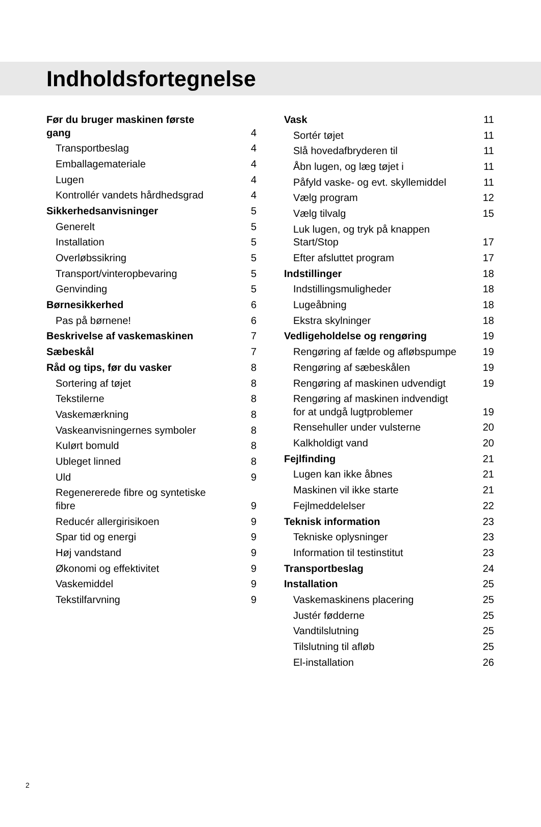Indholdsfortegnelse
Før du bruger maskinen første gang 4
Transportbeslag 4
Emballagemateriale 4
Lugen 4
Kontrollér vandets hårdhedsgrad 4
Sikkerhedsanvisninger 5
Generelt 5
Installation 5
Overløbssikring 5
Transport/vinteropbevaring 5
Genvinding 5
Børnesikkerhed 6
Pas på børnene! 6
Beskrivelse af vaskemaskinen 7
Sæbeskål 7
Råd og tips, før du vasker 8
Sortering af tøjet 8
Tekstilerne 8
Vaskemærkning 8
Vaskeanvisningernes symboler 8
Kulørt bomuld 8
Ubleget linned 8
Uld 9
Regenererede fibre og syntetiske fibre 9
Reducér allergirisikoen 9
Spar tid og energi 9
Høj vandstand 9
Økonomi og effektivitet 9
Vaskemiddel 9
Tekstilfarvning 9
Vask 11
Sortér tøjet 11
Slå hovedafbryderen til 11
Åbn lugen, og læg tøjet i 11
Påfyld vaske- og evt. skyllemiddel 11
Vælg program 12
Vælg tilvalg 15
Luk lugen, og tryk på knappen Start/Stop 17
Efter afsluttet program 17
Indstillinger 18
Indstillingsmuligheder 18
Lugeåbning 18
Ekstra skylninger 18
Vedligeholdelse og rengøring 19
Rengøring af fælde og afløbspumpe 19
Rengøring af sæbeskålen 19
Rengøring af maskinen udvendigt 19
Rengøring af maskinen indvendigt for at undgå lugtproblemer 19
Rensehuller under vulsterne 20
Kalkholdigt vand 20
Fejlfinding 21
Lugen kan ikke åbnes 21
Maskinen vil ikke starte 21
Fejlmeddelelser 22
Teknisk information 23
Tekniske oplysninger 23
Information til testinstitut 23
Transportbeslag 24
Installation 25
Vaskemaskinens placering 25
Justér fødderne 25
Vandtilslutning 25
Tilslutning til afløb 25
El-installation 26
2